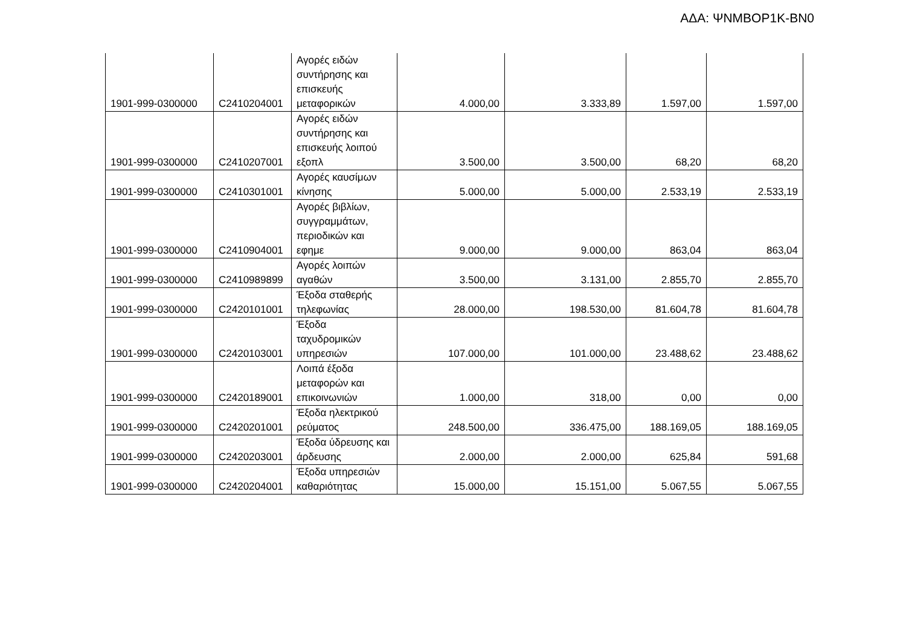ΑΔΑ: ΨΝΜΒΟΡ1Κ-ΒΝ0
| 1901-999-0300000 | C2410204001 | Αγορές ειδών συντήρησης και επισκευής μεταφορικών | 4.000,00 | 3.333,89 | 1.597,00 | 1.597,00 |
| 1901-999-0300000 | C2410207001 | Αγορές ειδών συντήρησης και επισκευής λοιπού εξοπλ | 3.500,00 | 3.500,00 | 68,20 | 68,20 |
| 1901-999-0300000 | C2410301001 | Αγορές καυσίμων κίνησης | 5.000,00 | 5.000,00 | 2.533,19 | 2.533,19 |
| 1901-999-0300000 | C2410904001 | Αγορές βιβλίων, συγγραμμάτων, περιοδικών και εφημε | 9.000,00 | 9.000,00 | 863,04 | 863,04 |
| 1901-999-0300000 | C2410989899 | Αγορές λοιπών αγαθών | 3.500,00 | 3.131,00 | 2.855,70 | 2.855,70 |
| 1901-999-0300000 | C2420101001 | Έξοδα σταθερής τηλεφωνίας | 28.000,00 | 198.530,00 | 81.604,78 | 81.604,78 |
| 1901-999-0300000 | C2420103001 | Έξοδα ταχυδρομικών υπηρεσιών | 107.000,00 | 101.000,00 | 23.488,62 | 23.488,62 |
| 1901-999-0300000 | C2420189001 | Λοιπά έξοδα μεταφορών και επικοινωνιών | 1.000,00 | 318,00 | 0,00 | 0,00 |
| 1901-999-0300000 | C2420201001 | Έξοδα ηλεκτρικού ρεύματος | 248.500,00 | 336.475,00 | 188.169,05 | 188.169,05 |
| 1901-999-0300000 | C2420203001 | Έξοδα ύδρευσης και άρδευσης | 2.000,00 | 2.000,00 | 625,84 | 591,68 |
| 1901-999-0300000 | C2420204001 | Έξοδα υπηρεσιών καθαριότητας | 15.000,00 | 15.151,00 | 5.067,55 | 5.067,55 |